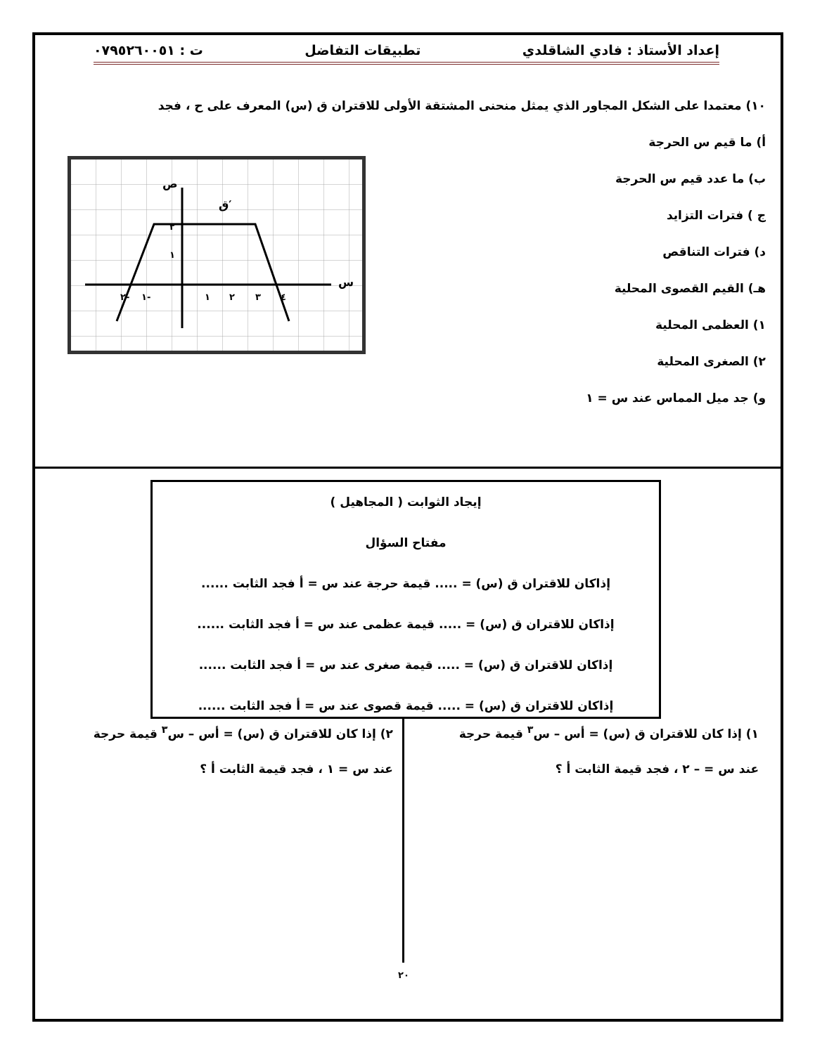إعداد الأستاذ : فادي الشاقلدي تطبيقات التفاضل ت : ٠٧٩٥٢٦٠٠٥١
١٠) معتمدا على الشكل المجاور الذي يمثل منحنى المشتقة الأولى للاقتران ق (س) المعرف على ح ، فجد
أ) ما قيم س الحرجة
ب) ما عدد قيم س الحرجة
ج ) فترات التزايد
د) فترات التناقص
هـ) القيم القصوى المحلية
١) العظمى المحلية
٢) الصغرى المحلية
و) جد ميل المماس عند س = ١
س
ص
ق′
٢
١
٢-
١-
١
٢
٣
٤
إيجاد الثوابت ( المجاهيل )
مفتاح السؤال
إذاكان للاقتران ق (س) = ..... قيمة حرجة عند س = أ فجد الثابت ......
إذاكان للاقتران ق (س) = ..... قيمة عظمى عند س = أ فجد الثابت ......
إذاكان للاقتران ق (س) = ..... قيمة صغرى عند س = أ فجد الثابت ......
إذاكان للاقتران ق (س) = ..... قيمة قصوى عند س = أ فجد الثابت ......
١) إذا كان للاقتران ق (س) = أس – س<sup>٣</sup> قيمة حرجة
عند س = – ٢ ، فجد قيمة الثابت أ ؟
٢) إذا كان للاقتران ق (س) = أس – س<sup>٣</sup> قيمة حرجة
عند س = ١ ، فجد قيمة الثابت أ ؟
٢٠